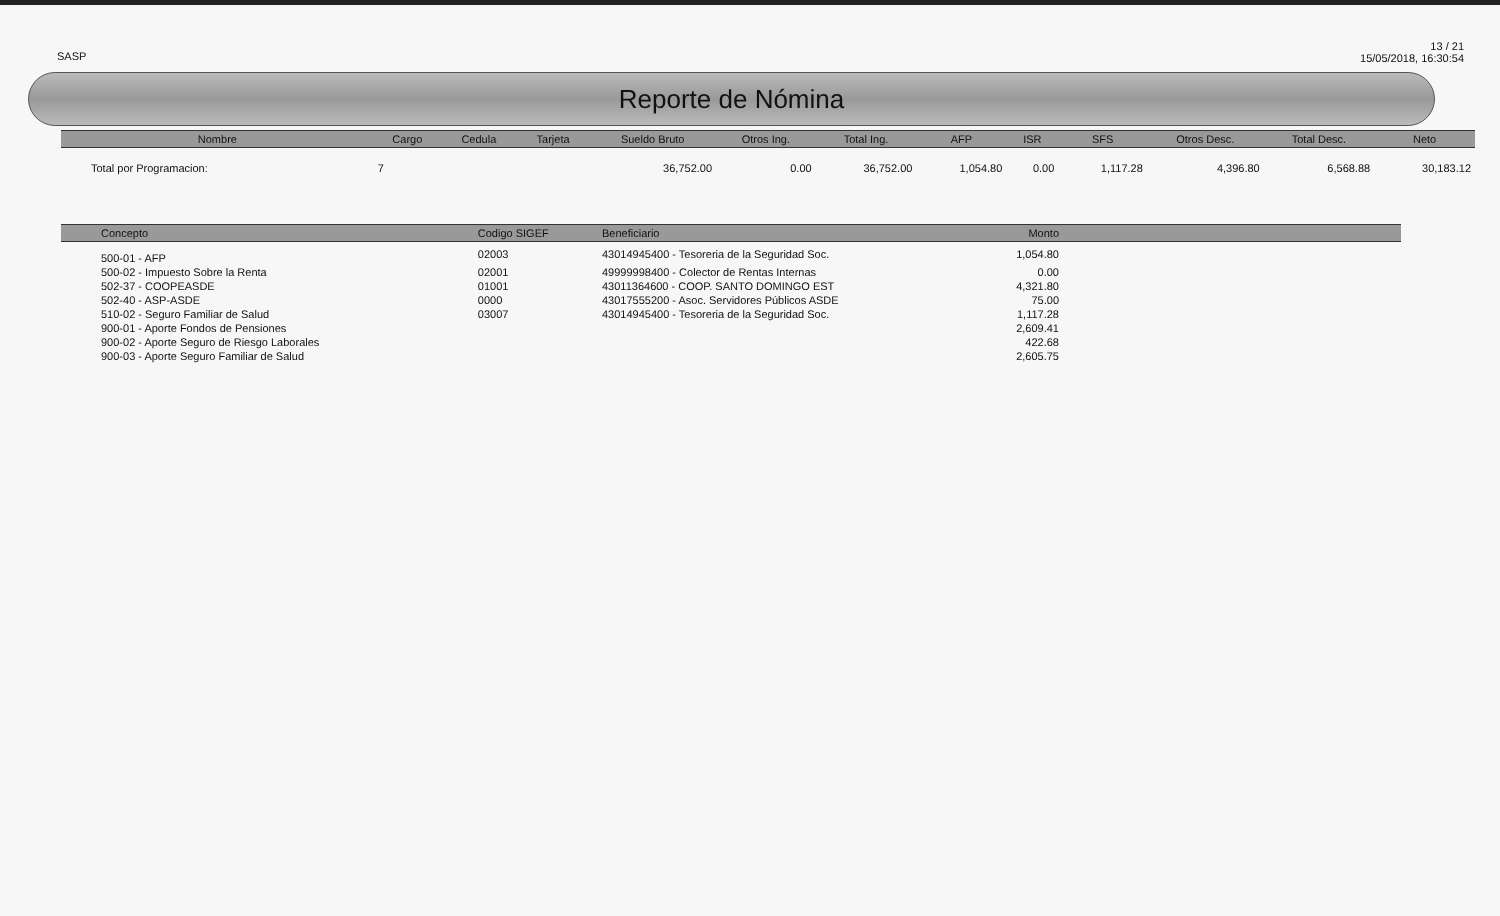SASP
13 / 21
15/05/2018, 16:30:54
Reporte de Nómina
| Nombre | Cargo | Cedula | Tarjeta | Sueldo Bruto | Otros Ing. | Total Ing. | AFP | ISR | SFS | Otros Desc. | Total Desc. | Neto |
| --- | --- | --- | --- | --- | --- | --- | --- | --- | --- | --- | --- | --- |
| Total por Programacion: | 7 | | | 36,752.00 | 0.00 | 36,752.00 | 1,054.80 | 0.00 | 1,117.28 | 4,396.80 | 6,568.88 | 30,183.12 |
| Concepto | Codigo SIGEF | Beneficiario | Monto | |
| --- | --- | --- | --- | --- |
| 500-01 - AFP | 02003 | 43014945400 - Tesoreria de la Seguridad Soc. | 1,054.80 | |
| 500-02 - Impuesto Sobre la Renta | 02001 | 49999998400 - Colector de Rentas Internas | 0.00 | |
| 502-37 - COOPEASDE | 01001 | 43011364600 - COOP. SANTO DOMINGO EST | 4,321.80 | |
| 502-40 - ASP-ASDE | 0000 | 43017555200 - Asoc. Servidores Públicos ASDE | 75.00 | |
| 510-02 - Seguro Familiar de Salud | 03007 | 43014945400 - Tesoreria de la Seguridad Soc. | 1,117.28 | |
| 900-01 - Aporte Fondos de Pensiones | | | 2,609.41 | |
| 900-02 - Aporte Seguro de Riesgo Laborales | | | 422.68 | |
| 900-03 - Aporte Seguro Familiar de Salud | | | 2,605.75 | |